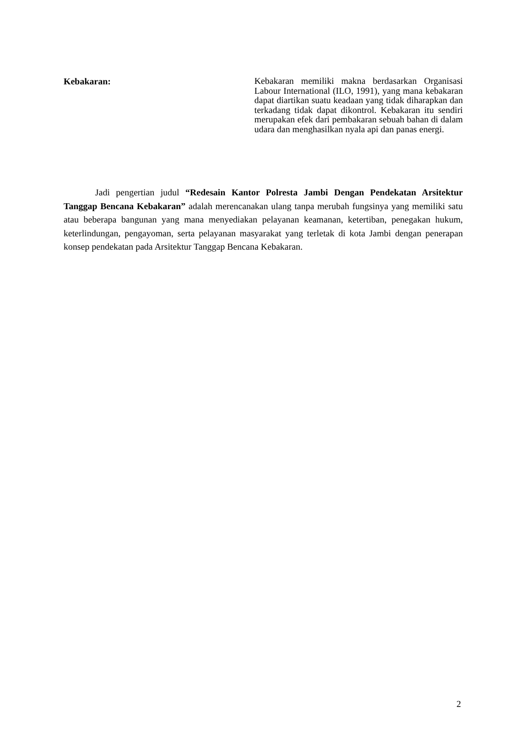Kebakaran:
Kebakaran memiliki makna berdasarkan Organisasi Labour International (ILO, 1991), yang mana kebakaran dapat diartikan suatu keadaan yang tidak diharapkan dan terkadang tidak dapat dikontrol. Kebakaran itu sendiri merupakan efek dari pembakaran sebuah bahan di dalam udara dan menghasilkan nyala api dan panas energi.
Jadi pengertian judul “Redesain Kantor Polresta Jambi Dengan Pendekatan Arsitektur Tanggap Bencana Kebakaran” adalah merencanakan ulang tanpa merubah fungsinya yang memiliki satu atau beberapa bangunan yang mana menyediakan pelayanan keamanan, ketertiban, penegakan hukum, keterlindungan, pengayoman, serta pelayanan masyarakat yang terletak di kota Jambi dengan penerapan konsep pendekatan pada Arsitektur Tanggap Bencana Kebakaran.
2